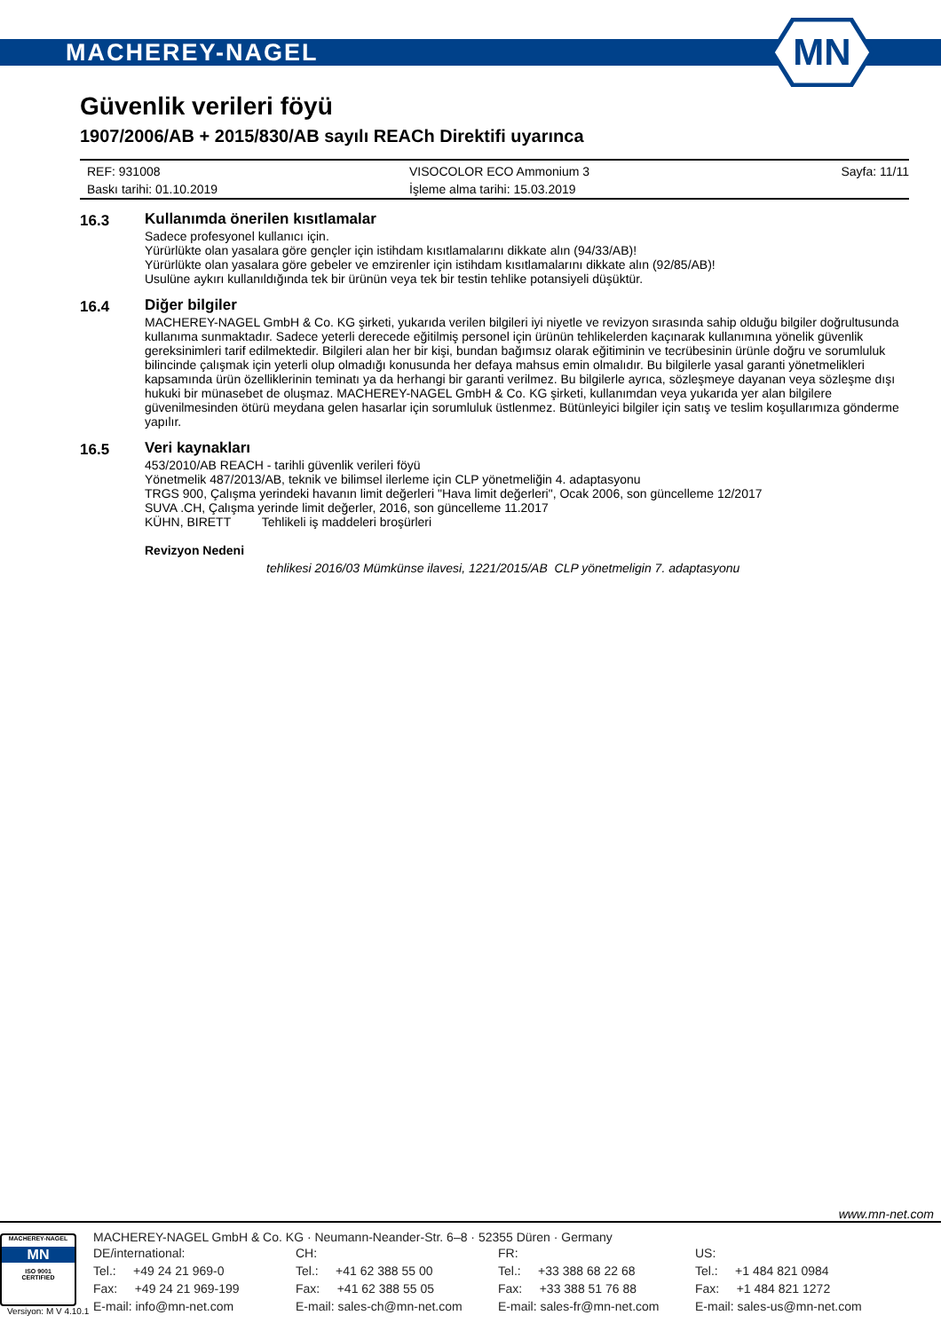MACHEREY-NAGEL
MN
Güvenlik verileri föyü
1907/2006/AB + 2015/830/AB sayılı REACh Direktifi uyarınca
REF: 931008
VISOCOLOR ECO Ammonium 3
Sayfa: 11/11
Baskı tarihi: 01.10.2019
İşleme alma tarihi: 15.03.2019
16.3
Kullanımda önerilen kısıtlamalar
Sadece profesyonel kullanıcı için.
Yürürlükte olan yasalara göre gençler için istihdam kısıtlamalarını dikkate alın (94/33/AB)!
Yürürlükte olan yasalara göre gebeler ve emzirenler için istihdam kısıtlamalarını dikkate alın (92/85/AB)!
Usulüne aykırı kullanıldığında tek bir ürünün veya tek bir testin tehlike potansiyeli düşüktür.
16.4
Diğer bilgiler
MACHEREY-NAGEL GmbH & Co. KG şirketi, yukarıda verilen bilgileri iyi niyetle ve revizyon sırasında sahip olduğu bilgiler doğrultusunda kullanıma sunmaktadır. Sadece yeterli derecede eğitilmiş personel için ürünün tehlikelerden kaçınarak kullanımına yönelik güvenlik gereksinimleri tarif edilmektedir. Bilgileri alan her bir kişi, bundan bağımsız olarak eğitiminin ve tecrübesinin ürünle doğru ve sorumluluk bilincinde çalışmak için yeterli olup olmadığı konusunda her defaya mahsus emin olmalıdır. Bu bilgilerle yasal garanti yönetmelikleri kapsamında ürün özelliklerinin teminatı ya da herhangi bir garanti verilmez. Bu bilgilerle ayrıca, sözleşmeye dayanan veya sözleşme dışı hukuki bir münasebet de oluşmaz. MACHEREY-NAGEL GmbH & Co. KG şirketi, kullanımdan veya yukarıda yer alan bilgilere güvenilmesinden ötürü meydana gelen hasarlar için sorumluluk üstlenmez. Bütünleyici bilgiler için satış ve teslim koşullarımıza gönderme yapılır.
16.5
Veri kaynakları
453/2010/AB REACH - tarihli güvenlik verileri föyü
Yönetmelik 487/2013/AB, teknik ve bilimsel ilerleme için CLP yönetmeliğin 4. adaptasyonu
TRGS 900, Çalışma yerindeki havanın limit değerleri "Hava limit değerleri", Ocak 2006, son güncelleme 12/2017
SUVA .CH, Çalışma yerinde limit değerler, 2016, son güncelleme 11.2017
KÜHN, BIRETT Tehlikeli iş maddeleri broşürleri
Revizyon Nedeni
tehlikesi 2016/03 Mümkünse ilavesi, 1221/2015/AB CLP yönetmeligin 7. adaptasyonu
www.mn-net.com
MACHEREY-NAGEL
MN
ISO 9001
CERTIFIED
MACHEREY-NAGEL GmbH & Co. KG · Neumann-Neander-Str. 6–8 · 52355 Düren · Germany
DE/international:
Tel.: +49 24 21 969-0
Fax: +49 24 21 969-199
E-mail: info@mn-net.com
CH:
Tel.: +41 62 388 55 00
Fax: +41 62 388 55 05
E-mail: sales-ch@mn-net.com
FR:
Tel.: +33 388 68 22 68
Fax: +33 388 51 76 88
E-mail: sales-fr@mn-net.com
US:
Tel.: +1 484 821 0984
Fax: +1 484 821 1272
E-mail: sales-us@mn-net.com
Versiyon: M V 4.10.1